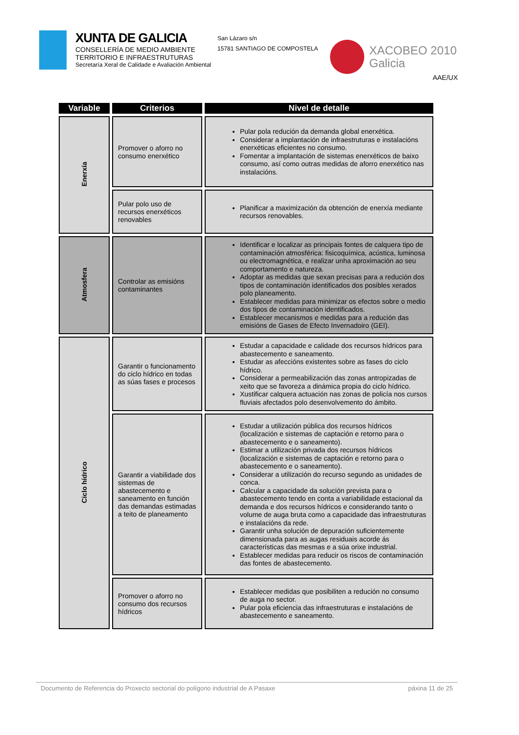XUNTA DE GALICIA
CONSELLERÍA DE MEDIO AMBIENTE
TERRITORIO E INFRAESTRUTURAS
Secretaría Xeral de Calidade e Avaliación Ambiental
San Lázaro s/n
15781 SANTIAGO DE COMPOSTELA
XACOBEO 2010
Galicia
AAE/UX
| Variable | Criterios | Nivel de detalle |
| --- | --- | --- |
| Enerxía | Promover o aforro no consumo enerxético | Pular pola redución da demanda global enerxética. Considerar a implantación de infraestruturas e instalacións enerxéticas eficientes no consumo. Fomentar a implantación de sistemas enerxéticos de baixo consumo, así como outras medidas de aforro enerxético nas instalacións. |
| | Pular polo uso de recursos enerxéticos renovables | Planificar a maximización da obtención de enerxía mediante recursos renovables. |
| Atmosfera | Controlar as emisións contaminantes | Identificar e localizar as principais fontes de calquera tipo de contaminación atmosférica: fisicoquímica, acústica, luminosa ou electromagnética, e realizar unha aproximación ao seu comportamento e natureza. Adoptar as medidas que sexan precisas para a redución dos tipos de contaminación identificados dos posibles xerados polo planeamento. Establecer medidas para minimizar os efectos sobre o medio dos tipos de contaminación identificados. Establecer mecanismos e medidas para a redución das emisións de Gases de Efecto Invernadoiro (GEI). |
| Ciclo hídrico | Garantir o funcionamento do ciclo hídrico en todas as súas fases e procesos | Estudar a capacidade e calidade dos recursos hídricos para abastecemento e saneamento. Estudar as afeccións existentes sobre as fases do ciclo hídrico. Considerar a permeabilización das zonas antropizadas de xeito que se favoreza a dinámica propia do ciclo hídrico. Xustificar calquera actuación nas zonas de policía nos cursos fluviais afectados polo desenvolvemento do ámbito. |
| | Garantir a viabilidade dos sistemas de abastecemento e saneamento en función das demandas estimadas a teito de planeamento | Estudar a utilización pública dos recursos hídricos (localización e sistemas de captación e retorno para o abastecemento e o saneamento). Estimar a utilización privada dos recursos hídricos (localización e sistemas de captación e retorno para o abastecemento e o saneamento). Considerar a utilización do recurso segundo as unidades de conca. Calcular a capacidade da solución prevista para o abastecemento tendo en conta a variabilidade estacional da demanda e dos recursos hídricos e considerando tanto o volume de auga bruta como a capacidade das infraestruturas e instalacións da rede. Garantir unha solución de depuración suficientemente dimensionada para as augas residuais acorde ás características das mesmas e a súa orixe industrial. Establecer medidas para reducir os riscos de contaminación das fontes de abastecemento. |
| | Promover o aforro no consumo dos recursos hídricos | Establecer medidas que posibiliten a redución no consumo de auga no sector. Pular pola eficiencia das infraestruturas e instalacións de abastecemento e saneamento. |
Documento de Referencia do Proxecto sectorial do polígono industrial de A Pasaxe páxina 11 de 25